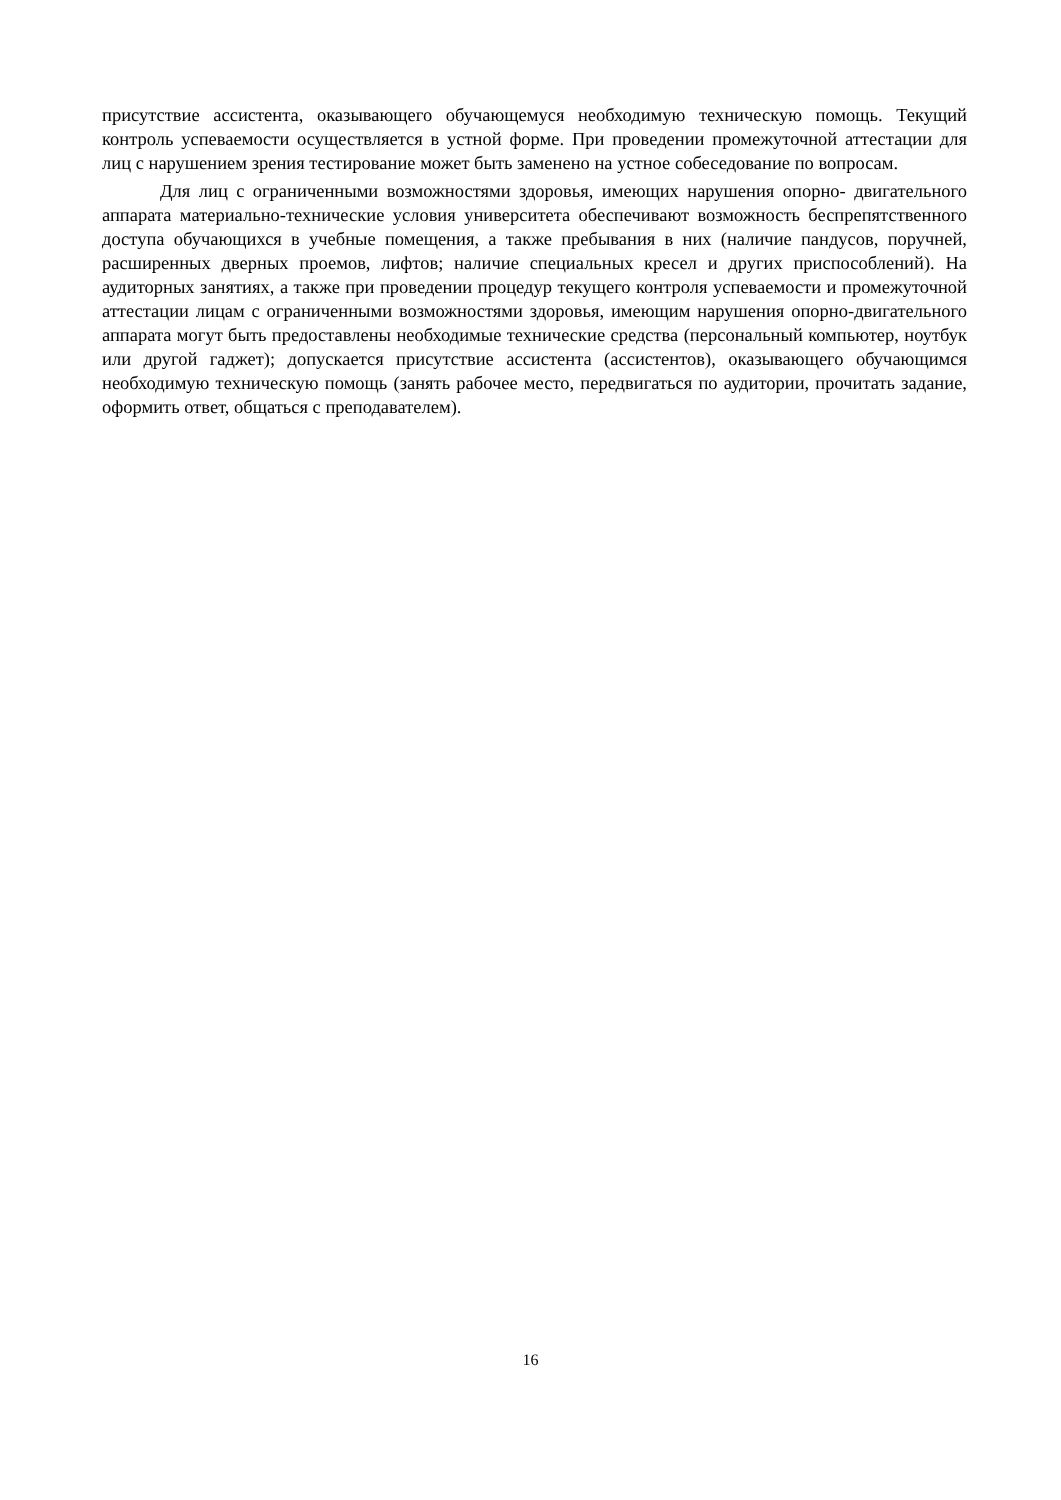присутствие ассистента, оказывающего обучающемуся необходимую техническую помощь. Текущий контроль успеваемости осуществляется в устной форме. При проведении промежуточной аттестации для лиц с нарушением зрения тестирование может быть заменено на устное собеседование по вопросам.
Для лиц с ограниченными возможностями здоровья, имеющих нарушения опорно- двигательного аппарата материально-технические условия университета обеспечивают возможность беспрепятственного доступа обучающихся в учебные помещения, а также пребывания в них (наличие пандусов, поручней, расширенных дверных проемов, лифтов; наличие специальных кресел и других приспособлений). На аудиторных занятиях, а также при проведении процедур текущего контроля успеваемости и промежуточной аттестации лицам с ограниченными возможностями здоровья, имеющим нарушения опорно-двигательного аппарата могут быть предоставлены необходимые технические средства (персональный компьютер, ноутбук или другой гаджет); допускается присутствие ассистента (ассистентов), оказывающего обучающимся необходимую техническую помощь (занять рабочее место, передвигаться по аудитории, прочитать задание, оформить ответ, общаться с преподавателем).
16